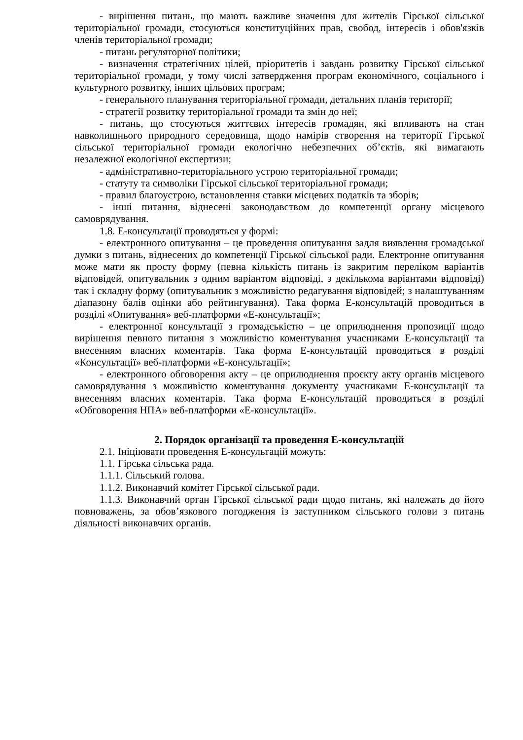- вирішення питань, що мають важливе значення для жителів Гірської сільської територіальної громади, стосуються конституційних прав, свобод, інтересів і обов'язків членів територіальної громади;
- питань регуляторної політики;
- визначення стратегічних цілей, пріоритетів і завдань розвитку Гірської сільської територіальної громади, у тому числі затвердження програм економічного, соціального і культурного розвитку, інших цільових програм;
- генерального планування територіальної громади, детальних планів території;
- стратегії розвитку територіальної громади та змін до неї;
- питань, що стосуються життєвих інтересів громадян, які впливають на стан навколишнього природного середовища, щодо намірів створення на території Гірської сільської територіальної громади екологічно небезпечних об’єктів, які вимагають незалежної екологічної експертизи;
- адміністративно-територіального устрою територіальної громади;
- статуту та символіки Гірської сільської територіальної громади;
- правил благоустрою, встановлення ставки місцевих податків та зборів;
- інші питання, віднесені законодавством до компетенції органу місцевого самоврядування.
1.8. Е-консультації проводяться у формі:
- електронного опитування – це проведення опитування задля виявлення громадської думки з питань, віднесених до компетенції Гірської сільської ради. Електронне опитування може мати як просту форму (певна кількість питань із закритим переліком варіантів відповідей, опитувальник з одним варіантом відповіді, з декількома варіантами відповіді) так і складну форму (опитувальник з можливістю редагування відповідей; з налаштуванням діапазону балів оцінки або рейтингування). Така форма Е-консультацій проводиться в розділі «Опитування» веб-платформи «Е-консультації»;
- електронної консультації з громадськістю – це оприлюднення пропозиції щодо вирішення певного питання з можливістю коментування учасниками Е-консультації та внесенням власних коментарів. Така форма Е-консультацій проводиться в розділі «Консультації» веб-платформи «Е-консультації»;
- електронного обговорення акту – це оприлюднення проєкту акту органів місцевого самоврядування з можливістю коментування документу учасниками Е-консультації та внесенням власних коментарів. Така форма Е-консультацій проводиться в розділі «Обговорення НПА» веб-платформи «Е-консультації».
2. Порядок організації та проведення Е-консультацій
2.1. Ініціювати проведення Е-консультацій можуть:
1.1. Гірська сільська рада.
1.1.1. Сільський голова.
1.1.2. Виконавчий комітет Гірської сільської ради.
1.1.3. Виконавчий орган Гірської сільської ради щодо питань, які належать до його повноважень, за обов’язкового погодження із заступником сільського голови з питань діяльності виконавчих органів.